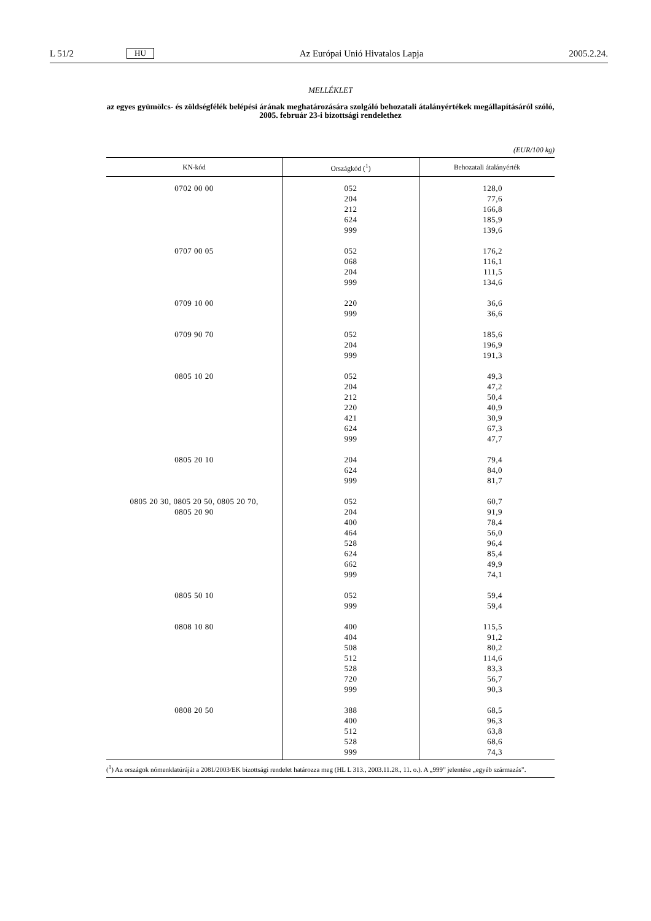L 51/2 HU Az Európai Unió Hivatalos Lapja 2005.2.24.
MELLÉKLET
az egyes gyümölcs- és zöldségfélék belépési árának meghatározására szolgáló behozatali átalányértékek megállapításáról szóló, 2005. február 23-i bizottsági rendelethez
(EUR/100 kg)
| KN-kód | Országkód (<sup>1</sup>) | Behozatali átalányérték |
| --- | --- | --- |
| 0702 00 00 | 052 204 212 624 999 | 128,0 77,6 166,8 185,9 139,6 |
| 0707 00 05 | 052 068 204 999 | 176,2 116,1 111,5 134,6 |
| 0709 10 00 | 220 999 | 36,6 36,6 |
| 0709 90 70 | 052 204 999 | 185,6 196,9 191,3 |
| 0805 10 20 | 052 204 212 220 421 624 999 | 49,3 47,2 50,4 40,9 30,9 67,3 47,7 |
| 0805 20 10 | 204 624 999 | 79,4 84,0 81,7 |
| 0805 20 30, 0805 20 50, 0805 20 70, 0805 20 90 | 052 204 400 464 528 624 662 999 | 60,7 91,9 78,4 56,0 96,4 85,4 49,9 74,1 |
| 0805 50 10 | 052 999 | 59,4 59,4 |
| 0808 10 80 | 400 404 508 512 528 720 999 | 115,5 91,2 80,2 114,6 83,3 56,7 90,3 |
| 0808 20 50 | 388 400 512 528 999 | 68,5 96,3 63,8 68,6 74,3 |
(<sup>1</sup>) Az országok nómenklatúráját a 2081/2003/EK bizottsági rendelet határozza meg (HL L 313., 2003.11.28., 11. o.). A „999” jelentése „egyéb származás”.